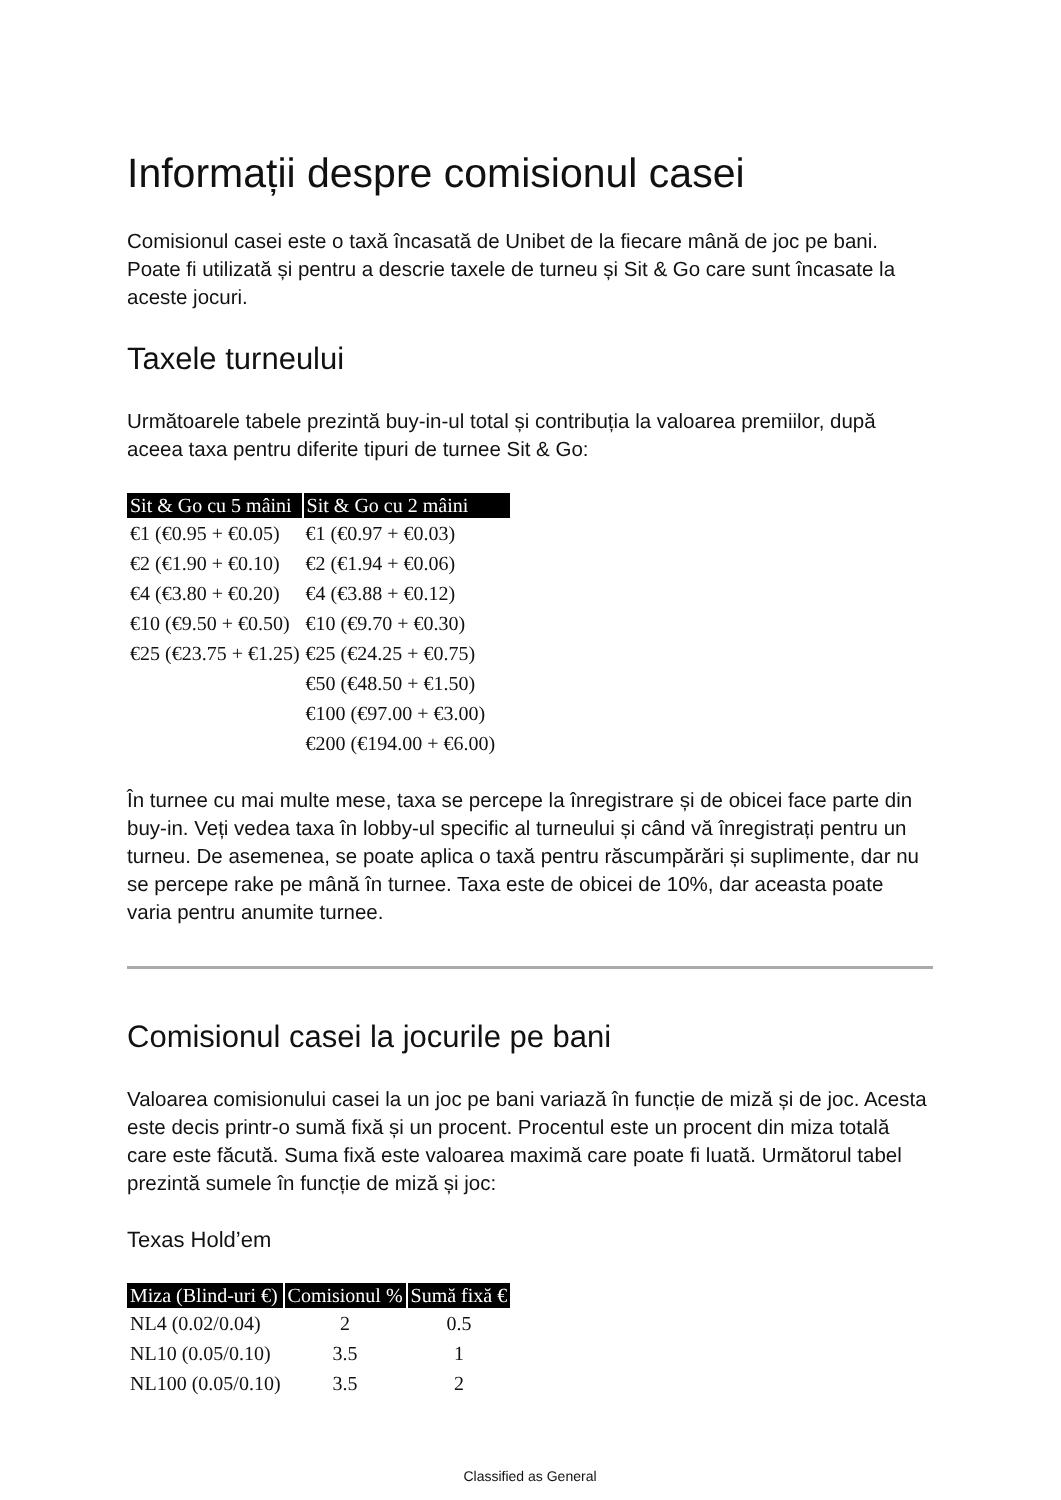Informații despre comisionul casei
Comisionul casei este o taxă încasată de Unibet de la fiecare mână de joc pe bani. Poate fi utilizată și pentru a descrie taxele de turneu și Sit & Go care sunt încasate la aceste jocuri.
Taxele turneului
Următoarele tabele prezintă buy-in-ul total și contribuția la valoarea premiilor, după aceea taxa pentru diferite tipuri de turnee Sit & Go:
| Sit & Go cu 5 mâini | Sit & Go cu 2 mâini |
| --- | --- |
| €1 (€0.95 + €0.05) | €1 (€0.97 + €0.03) |
| €2 (€1.90 + €0.10) | €2 (€1.94 + €0.06) |
| €4 (€3.80 + €0.20) | €4 (€3.88 + €0.12) |
| €10 (€9.50 + €0.50) | €10 (€9.70 + €0.30) |
| €25 (€23.75 + €1.25) | €25 (€24.25 + €0.75) |
| | €50 (€48.50 + €1.50) |
| | €100 (€97.00 + €3.00) |
| | €200 (€194.00 + €6.00) |
În turnee cu mai multe mese, taxa se percepe la înregistrare și de obicei face parte din buy-in. Veți vedea taxa în lobby-ul specific al turneului și când vă înregistrați pentru un turneu. De asemenea, se poate aplica o taxă pentru răscumpărări și suplimente, dar nu se percepe rake pe mână în turnee. Taxa este de obicei de 10%, dar aceasta poate varia pentru anumite turnee.
Comisionul casei la jocurile pe bani
Valoarea comisionului casei la un joc pe bani variază în funcție de miză și de joc. Acesta este decis printr-o sumă fixă și un procent. Procentul este un procent din miza totală care este făcută. Suma fixă este valoarea maximă care poate fi luată. Următorul tabel prezintă sumele în funcție de miză și joc:
Texas Hold’em
| Miza (Blind-uri €) | Comisionul % | Sumă fixă € |
| --- | --- | --- |
| NL4 (0.02/0.04) | 2 | 0.5 |
| NL10 (0.05/0.10) | 3.5 | 1 |
| NL100 (0.05/0.10) | 3.5 | 2 |
Classified as General